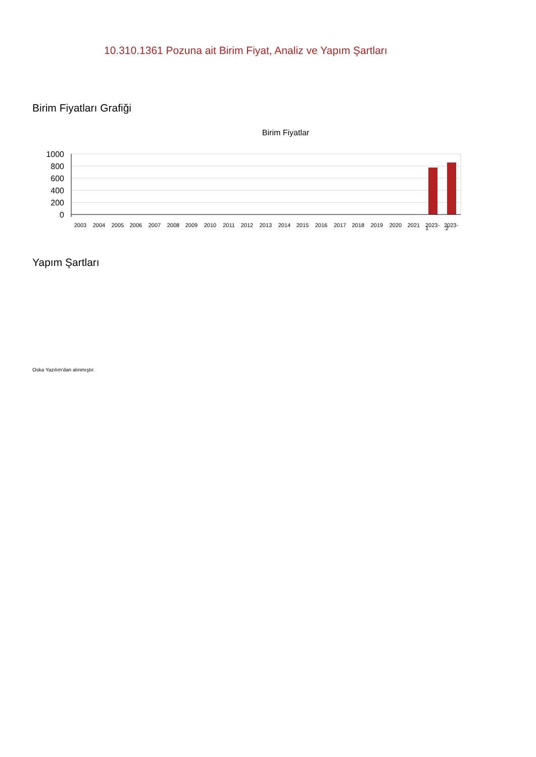10.310.1361 Pozuna ait Birim Fiyat, Analiz ve Yapım Şartları
Birim Fiyatları Grafiği
Birim Fiyatlar
1000
800
600
400
200
0
2003
2004
2005
2006
2007
2008
2009
2010
2011
2012
2013
2014
2015
2016
2017
2018
2019
2020
2021
2023-
2023-
1 2
Yapım Şartları
Oska Yazılım'dan alınmıştır.